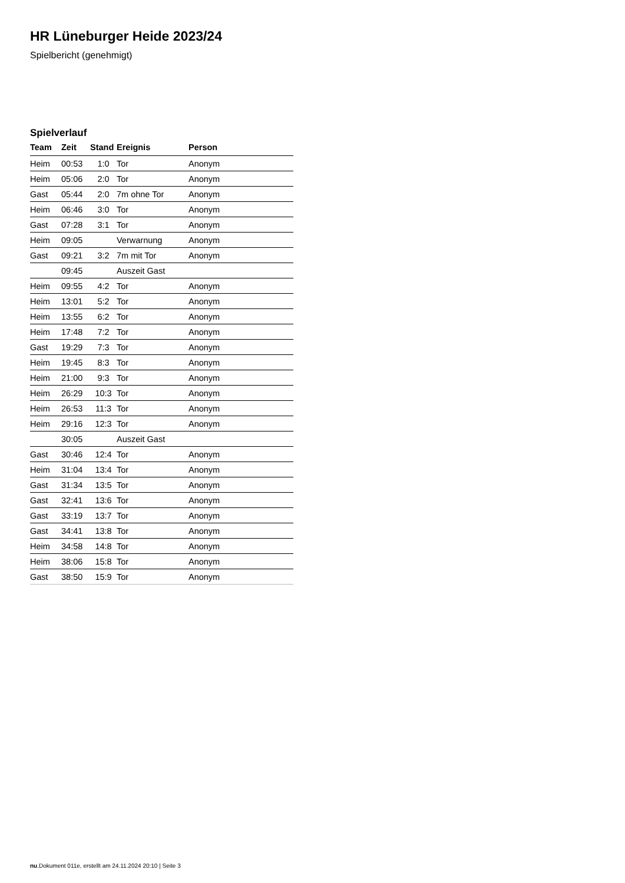HR Lüneburger Heide 2023/24
Spielbericht (genehmigt)
Spielverlauf
| Team | Zeit | Stand | Ereignis | Person |
| --- | --- | --- | --- | --- |
| Heim | 00:53 | 1:0 | Tor | Anonym |
| Heim | 05:06 | 2:0 | Tor | Anonym |
| Gast | 05:44 | 2:0 | 7m ohne Tor | Anonym |
| Heim | 06:46 | 3:0 | Tor | Anonym |
| Gast | 07:28 | 3:1 | Tor | Anonym |
| Heim | 09:05 | | Verwarnung | Anonym |
| Gast | 09:21 | 3:2 | 7m mit Tor | Anonym |
| | 09:45 | | Auszeit Gast | |
| Heim | 09:55 | 4:2 | Tor | Anonym |
| Heim | 13:01 | 5:2 | Tor | Anonym |
| Heim | 13:55 | 6:2 | Tor | Anonym |
| Heim | 17:48 | 7:2 | Tor | Anonym |
| Gast | 19:29 | 7:3 | Tor | Anonym |
| Heim | 19:45 | 8:3 | Tor | Anonym |
| Heim | 21:00 | 9:3 | Tor | Anonym |
| Heim | 26:29 | 10:3 | Tor | Anonym |
| Heim | 26:53 | 11:3 | Tor | Anonym |
| Heim | 29:16 | 12:3 | Tor | Anonym |
| | 30:05 | | Auszeit Gast | |
| Gast | 30:46 | 12:4 | Tor | Anonym |
| Heim | 31:04 | 13:4 | Tor | Anonym |
| Gast | 31:34 | 13:5 | Tor | Anonym |
| Gast | 32:41 | 13:6 | Tor | Anonym |
| Gast | 33:19 | 13:7 | Tor | Anonym |
| Gast | 34:41 | 13:8 | Tor | Anonym |
| Heim | 34:58 | 14:8 | Tor | Anonym |
| Heim | 38:06 | 15:8 | Tor | Anonym |
| Gast | 38:50 | 15:9 | Tor | Anonym |
nu.Dokument 011e, erstellt am 24.11.2024 20:10 | Seite 3